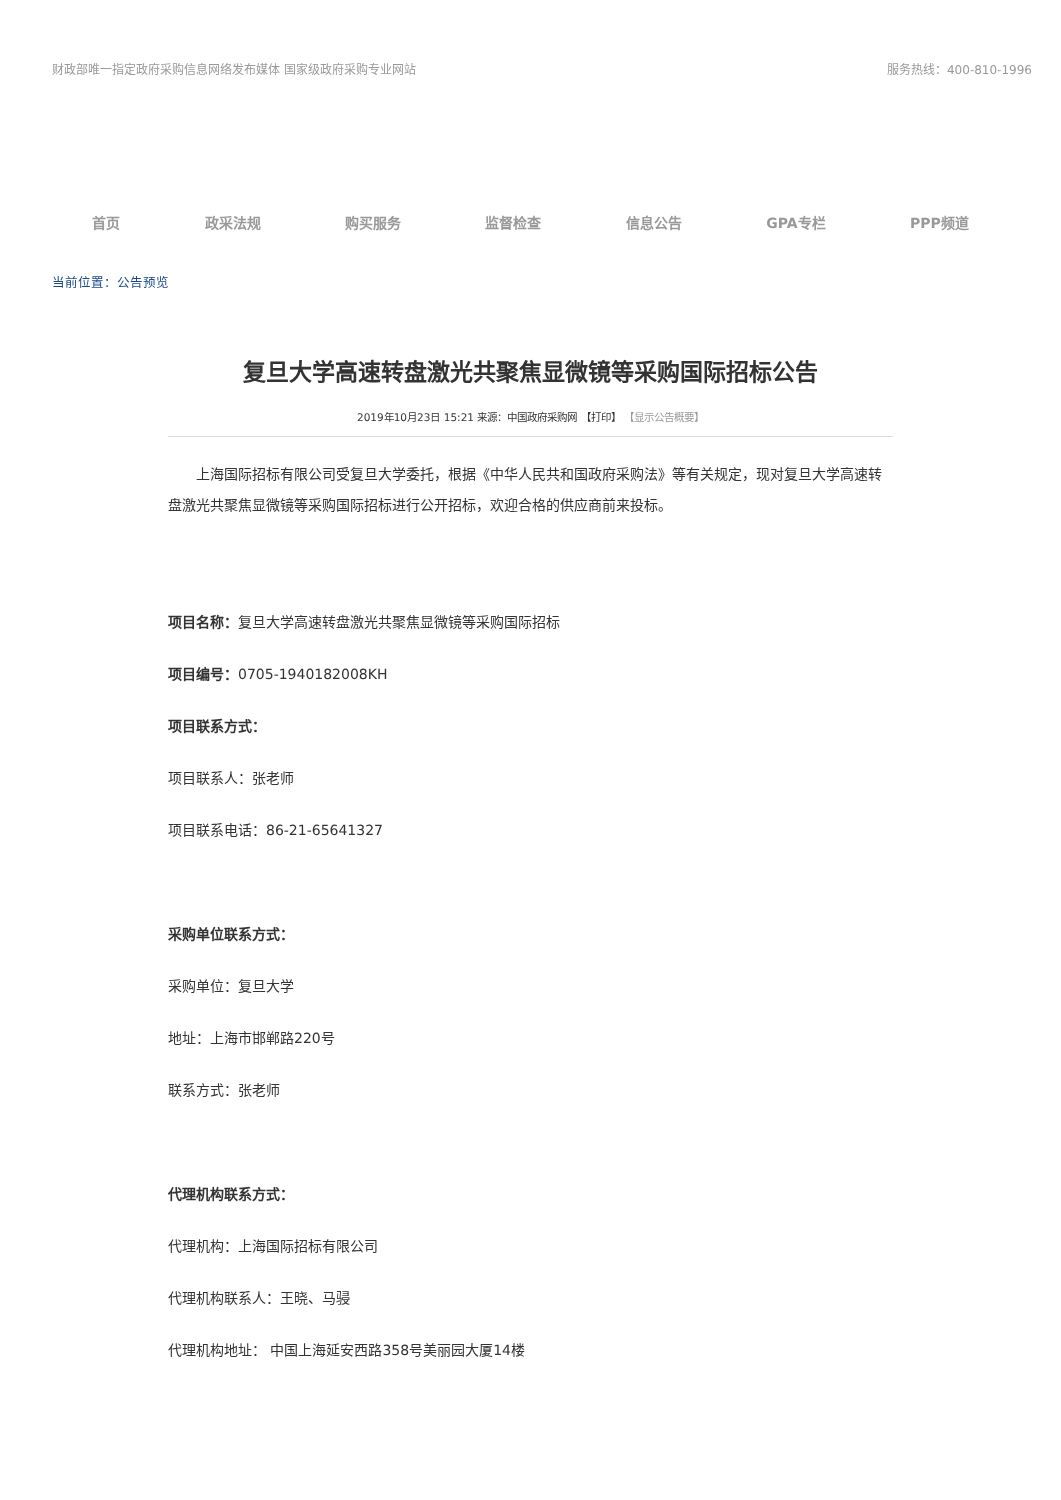财政部唯一指定政府采购信息网络发布媒体 国家级政府采购专业网站 服务热线：400-810-1996
首页 政采法规 购买服务 监督检查 信息公告 GPA专栏 PPP频道
当前位置：公告预览
复旦大学高速转盘激光共聚焦显微镜等采购国际招标公告
2019年10月23日 15:21 来源：中国政府采购网 【打印】 【显示公告概要】
上海国际招标有限公司受复旦大学委托，根据《中华人民共和国政府采购法》等有关规定，现对复旦大学高速转盘激光共聚焦显微镜等采购国际招标进行公开招标，欢迎合格的供应商前来投标。
项目名称：复旦大学高速转盘激光共聚焦显微镜等采购国际招标
项目编号：0705-1940182008KH
项目联系方式：
项目联系人：张老师
项目联系电话：86-21-65641327
采购单位联系方式：
采购单位：复旦大学
地址：上海市邯郸路220号
联系方式：张老师
代理机构联系方式：
代理机构：上海国际招标有限公司
代理机构联系人：王晓、马骎
代理机构地址： 中国上海延安西路358号美丽园大厦14楼